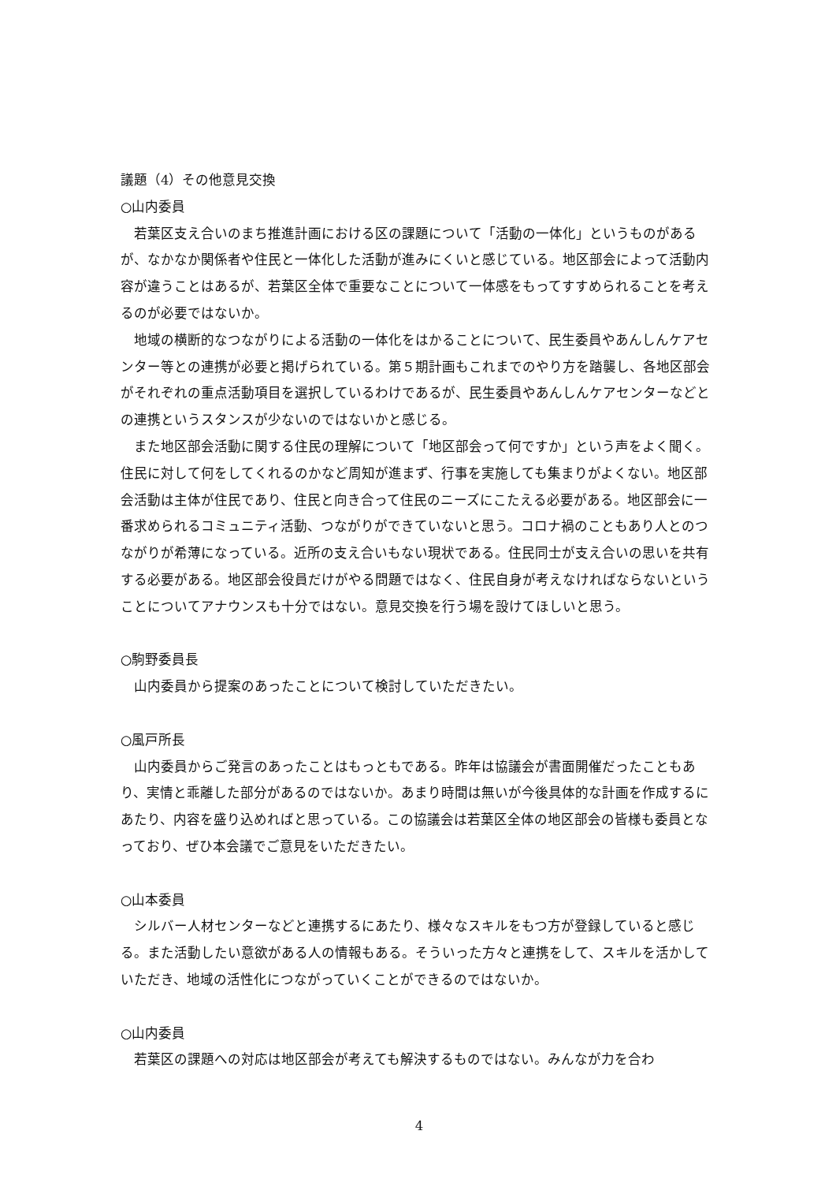議題（4）その他意見交換
○山内委員
若葉区支え合いのまち推進計画における区の課題について「活動の一体化」というものがあるが、なかなか関係者や住民と一体化した活動が進みにくいと感じている。地区部会によって活動内容が違うことはあるが、若葉区全体で重要なことについて一体感をもってすすめられることを考えるのが必要ではないか。
地域の横断的なつながりによる活動の一体化をはかることについて、民生委員やあんしんケアセンター等との連携が必要と掲げられている。第５期計画もこれまでのやり方を踏襲し、各地区部会がそれぞれの重点活動項目を選択しているわけであるが、民生委員やあんしんケアセンターなどとの連携というスタンスが少ないのではないかと感じる。
また地区部会活動に関する住民の理解について「地区部会って何ですか」という声をよく聞く。住民に対して何をしてくれるのかなど周知が進まず、行事を実施しても集まりがよくない。地区部会活動は主体が住民であり、住民と向き合って住民のニーズにこたえる必要がある。地区部会に一番求められるコミュニティ活動、つながりができていないと思う。コロナ禍のこともあり人とのつながりが希薄になっている。近所の支え合いもない現状である。住民同士が支え合いの思いを共有する必要がある。地区部会役員だけがやる問題ではなく、住民自身が考えなければならないということについてアナウンスも十分ではない。意見交換を行う場を設けてほしいと思う。
○駒野委員長
山内委員から提案のあったことについて検討していただきたい。
○風戸所長
山内委員からご発言のあったことはもっともである。昨年は協議会が書面開催だったこともあり、実情と乖離した部分があるのではないか。あまり時間は無いが今後具体的な計画を作成するにあたり、内容を盛り込めればと思っている。この協議会は若葉区全体の地区部会の皆様も委員となっており、ぜひ本会議でご意見をいただきたい。
○山本委員
シルバー人材センターなどと連携するにあたり、様々なスキルをもつ方が登録していると感じる。また活動したい意欲がある人の情報もある。そういった方々と連携をして、スキルを活かしていただき、地域の活性化につながっていくことができるのではないか。
○山内委員
若葉区の課題への対応は地区部会が考えても解決するものではない。みんなが力を合わ
4